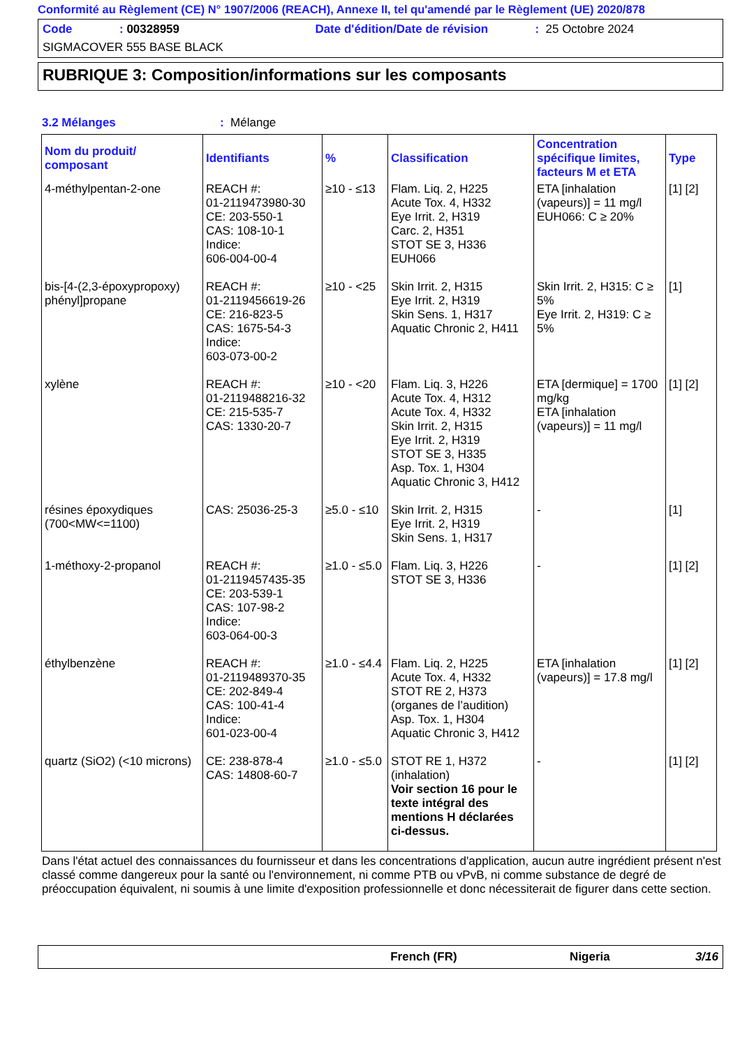Conformité au Règlement (CE) N° 1907/2006 (REACH), Annexe II, tel qu'amendé par le Règlement (UE) 2020/878
Code: 00328959 Date d'édition/Date de révision: 25 Octobre 2024
SIGMACOVER 555 BASE BLACK
RUBRIQUE 3: Composition/informations sur les composants
3.2 Mélanges: Mélange
| Nom du produit/ composant | Identifiants | % | Classification | Concentration spécifique limites, facteurs M et ETA | Type |
| --- | --- | --- | --- | --- | --- |
| 4-méthylpentan-2-one | REACH #: 01-2119473980-30 CE: 203-550-1 CAS: 108-10-1 Indice: 606-004-00-4 | ≥10 - ≤13 | Flam. Liq. 2, H225 Acute Tox. 4, H332 Eye Irrit. 2, H319 Carc. 2, H351 STOT SE 3, H336 EUH066 | ETA [inhalation (vapeurs)] = 11 mg/l EUH066: C ≥ 20% | [1] [2] |
| bis-[4-(2,3-époxypropoxy) phényl]propane | REACH #: 01-2119456619-26 CE: 216-823-5 CAS: 1675-54-3 Indice: 603-073-00-2 | ≥10 - <25 | Skin Irrit. 2, H315 Eye Irrit. 2, H319 Skin Sens. 1, H317 Aquatic Chronic 2, H411 | Skin Irrit. 2, H315: C ≥ 5% Eye Irrit. 2, H319: C ≥ 5% | [1] |
| xylène | REACH #: 01-2119488216-32 CE: 215-535-7 CAS: 1330-20-7 | ≥10 - <20 | Flam. Liq. 3, H226 Acute Tox. 4, H312 Acute Tox. 4, H332 Skin Irrit. 2, H315 Eye Irrit. 2, H319 STOT SE 3, H335 Asp. Tox. 1, H304 Aquatic Chronic 3, H412 | ETA [dermique] = 1700 mg/kg ETA [inhalation (vapeurs)] = 11 mg/l | [1] [2] |
| résines époxydiques (700<MW<=1100) | CAS: 25036-25-3 | ≥5.0 - ≤10 | Skin Irrit. 2, H315 Eye Irrit. 2, H319 Skin Sens. 1, H317 | - | [1] |
| 1-méthoxy-2-propanol | REACH #: 01-2119457435-35 CE: 203-539-1 CAS: 107-98-2 Indice: 603-064-00-3 | ≥1.0 - ≤5.0 | Flam. Liq. 3, H226 STOT SE 3, H336 | - | [1] [2] |
| éthylbenzène | REACH #: 01-2119489370-35 CE: 202-849-4 CAS: 100-41-4 Indice: 601-023-00-4 | ≥1.0 - ≤4.4 | Flam. Liq. 2, H225 Acute Tox. 4, H332 STOT RE 2, H373 (organes de l’audition) Asp. Tox. 1, H304 Aquatic Chronic 3, H412 | ETA [inhalation (vapeurs)] = 17.8 mg/l | [1] [2] |
| quartz (SiO2) (<10 microns) | CE: 238-878-4 CAS: 14808-60-7 | ≥1.0 - ≤5.0 | STOT RE 1, H372 (inhalation) Voir section 16 pour le texte intégral des mentions H déclarées ci-dessus. | - | [1] [2] |
Dans l'état actuel des connaissances du fournisseur et dans les concentrations d'application, aucun autre ingrédient présent n'est classé comme dangereux pour la santé ou l'environnement, ni comme PTB ou vPvB, ni comme substance de degré de préoccupation équivalent, ni soumis à une limite d'exposition professionnelle et donc nécessiterait de figurer dans cette section.
French (FR) Nigeria 3/16